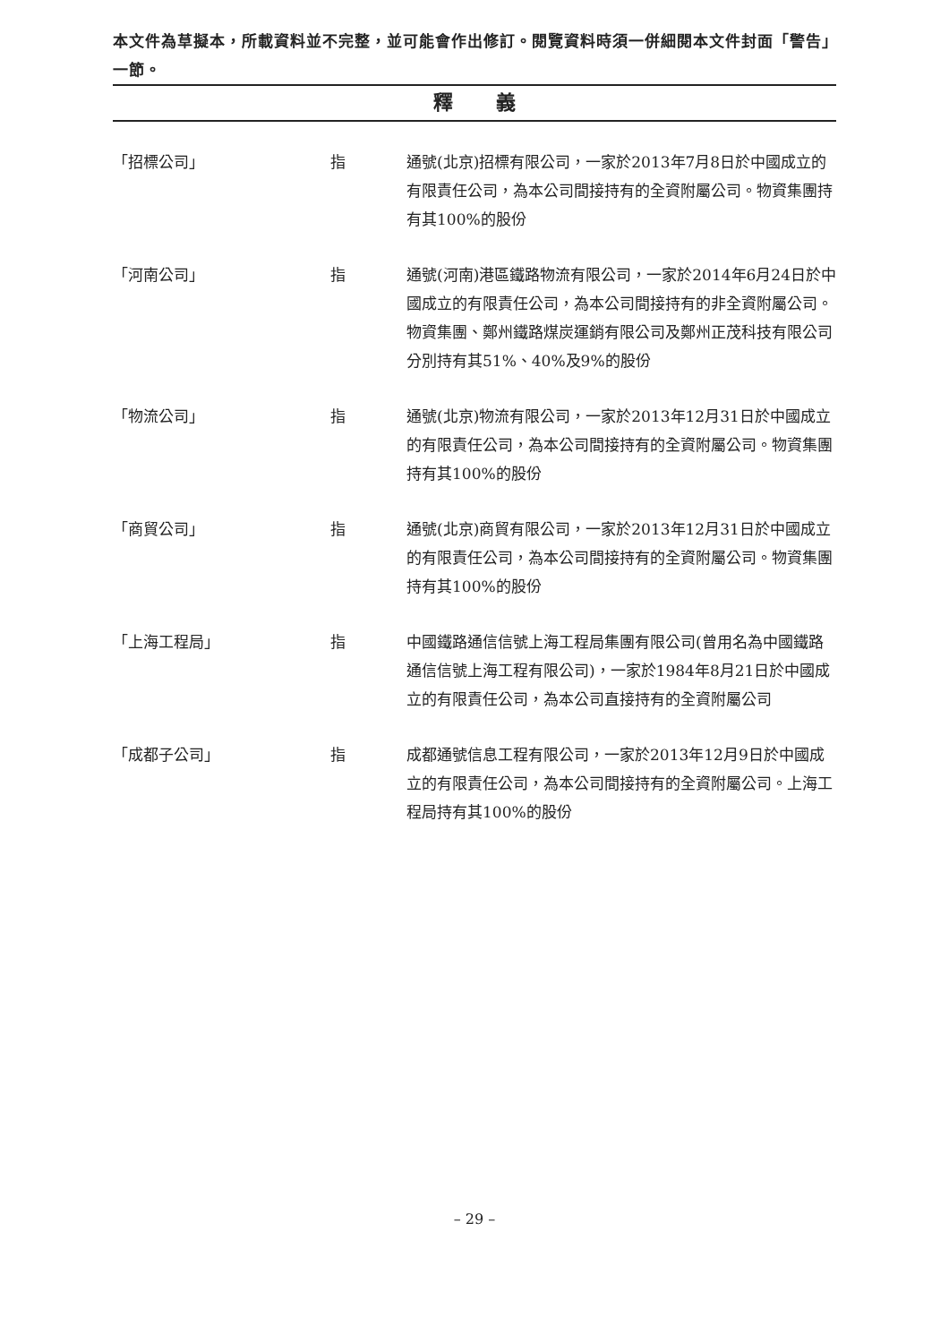本文件為草擬本，所載資料並不完整，並可能會作出修訂。閱覽資料時須一併細閱本文件封面「警告」一節。
釋 義
| 「招標公司」 | 指 | 通號(北京)招標有限公司，一家於2013年7月8日於中國成立的有限責任公司，為本公司間接持有的全資附屬公司。物資集團持有其100%的股份 |
| 「河南公司」 | 指 | 通號(河南)港區鐵路物流有限公司，一家於2014年6月24日於中國成立的有限責任公司，為本公司間接持有的非全資附屬公司。物資集團、鄭州鐵路煤炭運銷有限公司及鄭州正茂科技有限公司分別持有其51%、40%及9%的股份 |
| 「物流公司」 | 指 | 通號(北京)物流有限公司，一家於2013年12月31日於中國成立的有限責任公司，為本公司間接持有的全資附屬公司。物資集團持有其100%的股份 |
| 「商貿公司」 | 指 | 通號(北京)商貿有限公司，一家於2013年12月31日於中國成立的有限責任公司，為本公司間接持有的全資附屬公司。物資集團持有其100%的股份 |
| 「上海工程局」 | 指 | 中國鐵路通信信號上海工程局集團有限公司(曾用名為中國鐵路通信信號上海工程有限公司)，一家於1984年8月21日於中國成立的有限責任公司，為本公司直接持有的全資附屬公司 |
| 「成都子公司」 | 指 | 成都通號信息工程有限公司，一家於2013年12月9日於中國成立的有限責任公司，為本公司間接持有的全資附屬公司。上海工程局持有其100%的股份 |
– 29 –